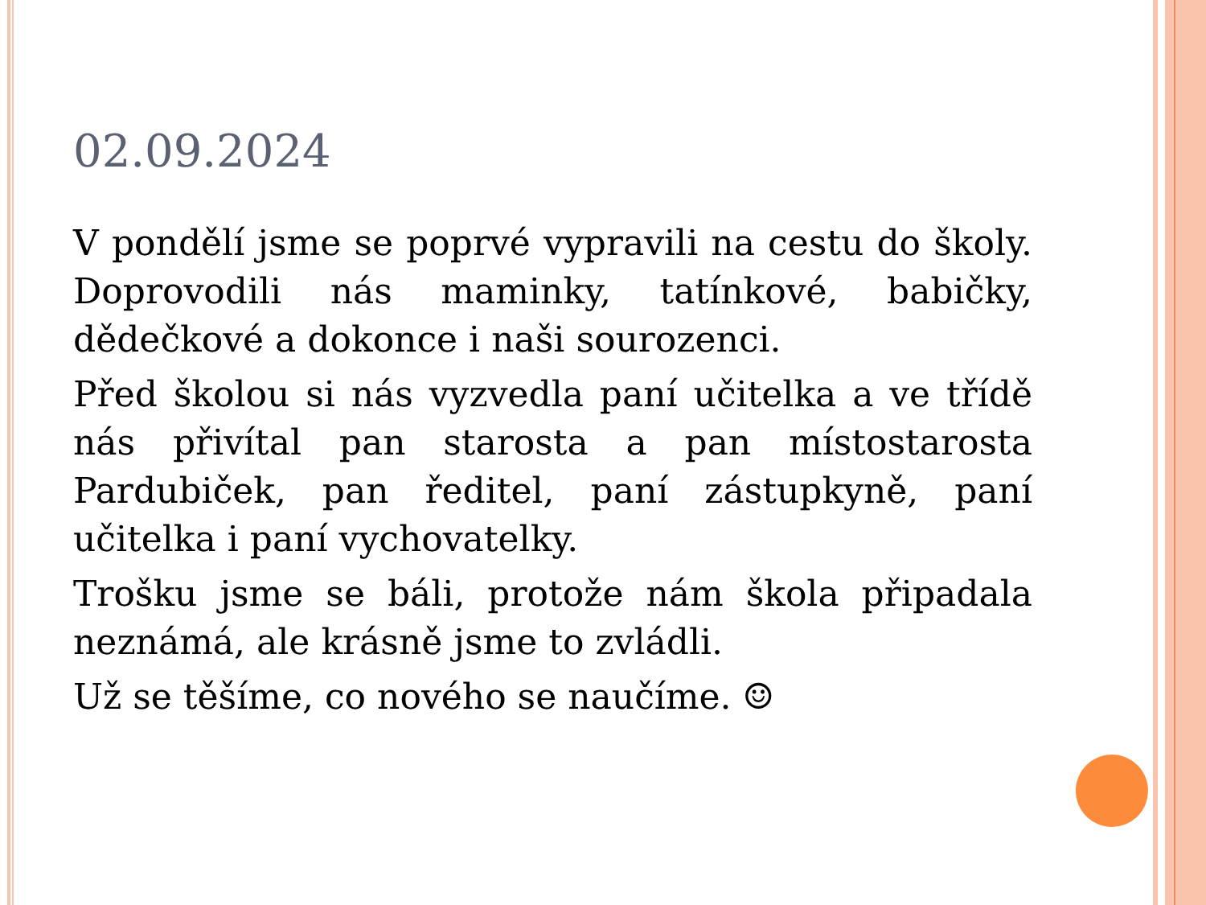02.09.2024
V pondělí jsme se poprvé vypravili na cestu do školy. Doprovodili nás maminky, tatínkové, babičky, dědečkové a dokonce i naši sourozenci.
Před školou si nás vyzvedla paní učitelka a ve třídě nás přivítal pan starosta a pan místostarosta Pardubiček, pan ředitel, paní zástupkyně, paní učitelka i paní vychovatelky.
Trošku jsme se báli, protože nám škola připadala neznámá, ale krásně jsme to zvládli.
Už se těšíme, co nového se naučíme. ☺